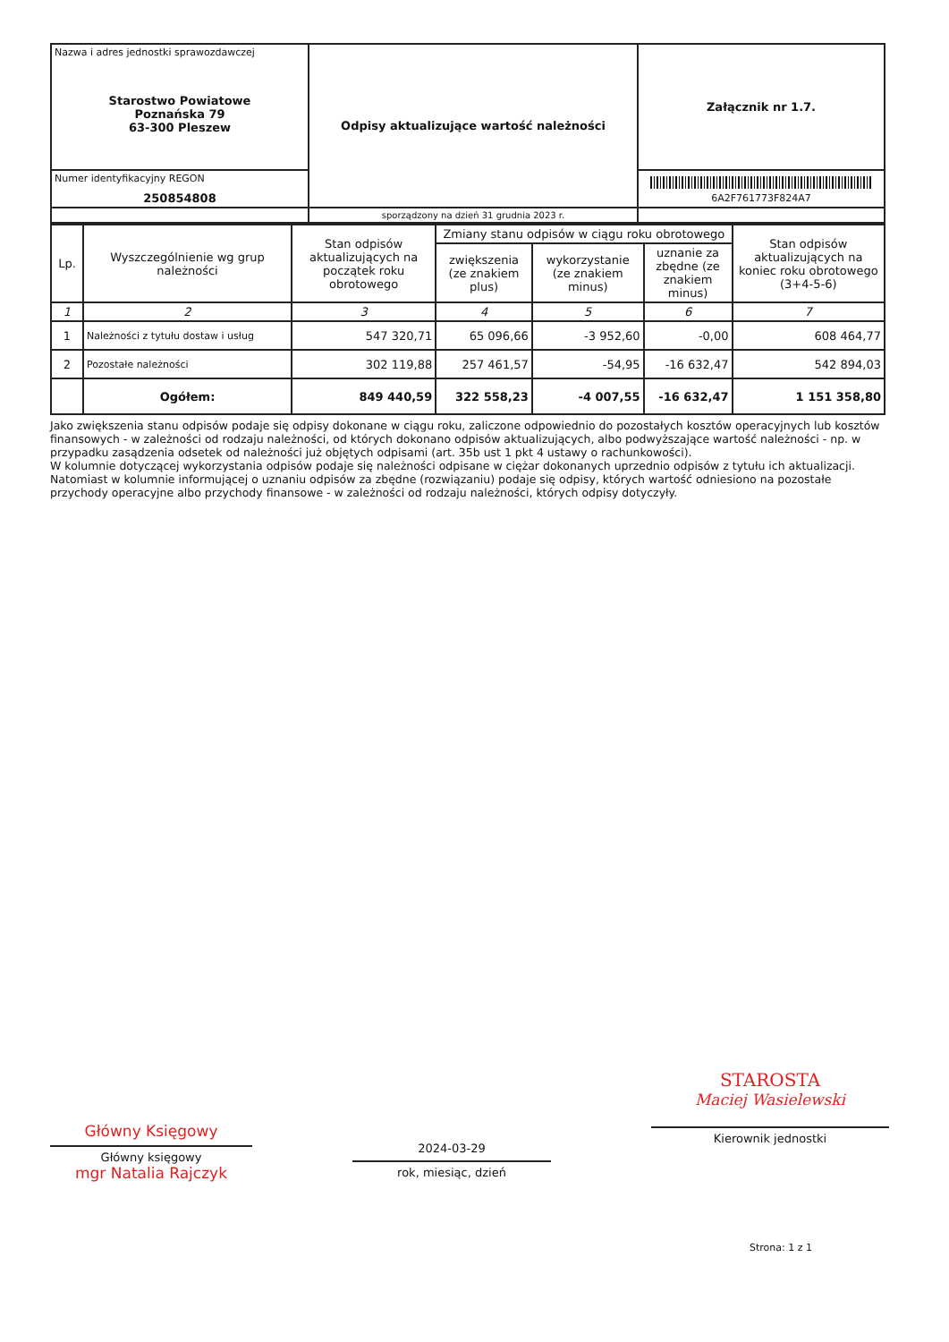| Nazwa i adres jednostki sprawozdawczej Starostwo Powiatowe Poznańska 79 63-300 Pleszew | Odpisy aktualizujące wartość należności | Załącznik nr 1.7. |
| Numer identyfikacyjny REGON 250854808 | | 6A2F761773F824A7 |
| | sporządzony na dzień 31 grudnia 2023 r. | |
| Lp. | Wyszczególnienie wg grup należności | Stan odpisów aktualizujących na początek roku obrotowego | Zmiany stanu odpisów w ciągu roku obrotowego | | | Stan odpisów aktualizujących na koniec roku obrotowego (3+4-5-6) |
| --- | --- | --- | --- | --- | --- | --- |
| | | | zwiększenia (ze znakiem plus) | wykorzystanie (ze znakiem minus) | uznanie za zbędne (ze znakiem minus) | |
| 1 | 2 | 3 | 4 | 5 | 6 | 7 |
| 1 | Należności z tytułu dostaw i usług | 547 320,71 | 65 096,66 | -3 952,60 | -0,00 | 608 464,77 |
| 2 | Pozostałe należności | 302 119,88 | 257 461,57 | -54,95 | -16 632,47 | 542 894,03 |
| | Ogółem: | 849 440,59 | 322 558,23 | -4 007,55 | -16 632,47 | 1 151 358,80 |
Jako zwiększenia stanu odpisów podaje się odpisy dokonane w ciągu roku, zaliczone odpowiednio do pozostałych kosztów operacyjnych lub kosztów finansowych - w zależności od rodzaju należności, od których dokonano odpisów aktualizujących, albo podwyższające wartość należności - np. w przypadku zasądzenia odsetek od należności już objętych odpisami (art. 35b ust 1 pkt 4 ustawy o rachunkowości).
W kolumnie dotyczącej wykorzystania odpisów podaje się należności odpisane w ciężar dokonanych uprzednio odpisów z tytułu ich aktualizacji. Natomiast w kolumnie informującej o uznaniu odpisów za zbędne (rozwiązaniu) podaje się odpisy, których wartość odniesiono na pozostałe przychody operacyjne albo przychody finansowe - w zależności od rodzaju należności, których odpisy dotyczyły.
Główny Księgowy
Główny księgowy
mgr Natalia Rajczyk
2024-03-29
rok, miesiąc, dzień
STAROSTA
Maciej Wasielewski
Kierownik jednostki
Strona: 1 z 1